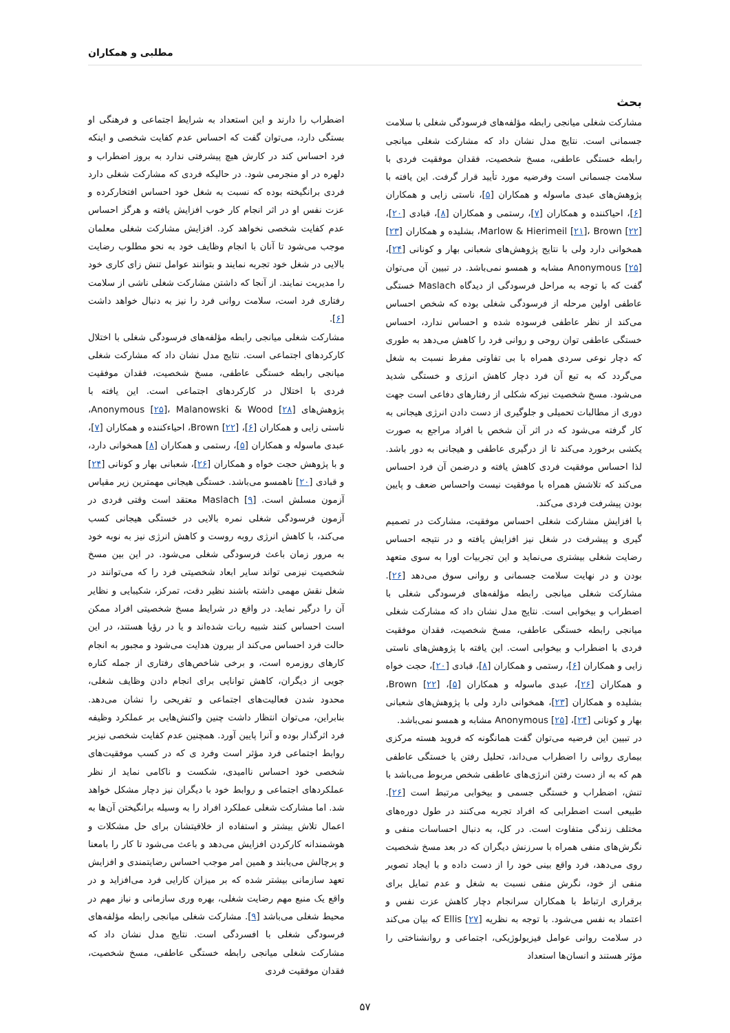مطلبی و همکاران
بحث
مشارکت شغلی میانجی رابطه مؤلفه‌های فرسودگی شغلی با سلامت جسمانی است. نتایج مدل نشان داد که مشارکت شغلی میانجی رابطه خستگی عاطفی، مسخ شخصیت، فقدان موفقیت فردی با سلامت جسمانی است وفرضیه مورد تأیید قرار گرفت. این یافته با پژوهش‌های عبدی ماسوله و همکاران [۵]، ناستی زایی و همکاران [۶]، احیاکننده و همکاران [۷]، رستمی و همکاران [۸]، قبادی [۲۰]، Marlow & Hierimeil [۲۱]، Brown [۲۲]، بشلیده و همکاران [۲۳] همخوانی دارد ولی با نتایج پژوهش‌های شعبانی بهار و کونانی [۲۴]، Anonymous [۲۵] مشابه و همسو نمی‌باشد. در تبیین آن می‌توان گفت که با توجه به مراحل فرسودگی از دیدگاه Maslach خستگی عاطفی اولین مرحله از فرسودگی شغلی بوده که شخص احساس می‌کند از نظر عاطفی فرسوده شده و احساس ندارد، احساس خستگی عاطفی توان روحی و روانی فرد را کاهش می‌دهد به طوری که دچار نوعی سردی همراه با بی تفاوتی مفرط نسبت به شغل می‌گردد که به تبع آن فرد دچار کاهش انرژی و خستگی شدید می‌شود. مسخ شخصیت نیزکه شکلی از رفتارهای دفاعی است جهت دوری از مطالبات تحمیلی و جلوگیری از دست دادن انرژی هیجانی به کار گرفته می‌شود که در اثر آن شخص با افراد مراجع به صورت یکشی برخورد می‌کند تا از درگیری عاطفی و هیجانی به دور باشد. لذا احساس موفقیت فردی کاهش یافته و درضمن آن فرد احساس می‌کند که تلاشش همراه با موفقیت نیست واحساس ضعف و پایین بودن پیشرفت فردی می‌کند.
با افزایش مشارکت شغلی احساس موفقیت، مشارکت در تصمیم گیری و پیشرفت در شغل نیز افزایش یافته و در نتیجه احساس رضایت شغلی بیشتری می‌نماید و این تجربیات اورا به سوی متعهد بودن و در نهایت سلامت جسمانی و روانی سوق می‌دهد [۲۶]. مشارکت شغلی میانجی رابطه مؤلفه‌های فرسودگی شغلی با اضطراب و بیخوابی است. نتایج مدل نشان داد که مشارکت شغلی میانجی رابطه خستگی عاطفی، مسخ شخصیت، فقدان موفقیت فردی با اضطراب و بیخوابی است. این یافته با پژوهش‌های ناستی زایی و همکاران [۶]، رستمی و همکاران [۸]، قبادی [۲۰]، حجت خواه و همکاران [۲۶]، عبدی ماسوله و همکاران [۵]، Brown [۲۲]، بشلیده و همکاران [۲۳]، همخوانی دارد ولی با پژوهش‌های شعبانی بهار و کونانی [۲۴]، Anonymous [۲۵] مشابه و همسو نمی‌باشد.
در تبیین این فرضیه می‌توان گفت همانگونه که فروید هسته مرکزی بیماری روانی را اضطراب می‌داند، تحلیل رفتن یا خستگی عاطفی هم که به از دست رفتن انرژی‌های عاطفی شخص مربوط می‌باشد با تنش، اضطراب و خستگی جسمی و بیخوابی مرتبط است [۲۶]. طبیعی است اضطرابی که افراد تجربه می‌کنند در طول دوره‌های مختلف زندگی متفاوت است. در کل، به دنبال احساسات منفی و نگرش‌های منفی همراه با سرزنش دیگران که در بعد مسخ شخصیت روی می‌دهد، فرد واقع بینی خود را از دست داده و با ایجاد تصویر منفی از خود، نگرش منفی نسبت به شغل و عدم تمایل برای برقراری ارتباط با همکاران سرانجام دچار کاهش عزت نفس و اعتماد به نفس می‌شود. با توجه به نظریه Ellis [۲۷] که بیان می‌کند در سلامت روانی عوامل فیزیولوژیکی، اجتماعی و روانشناختی را مؤثر هستند و انسان‌ها استعداد
اضطراب را دارند و این استعداد به شرایط اجتماعی و فرهنگی او بستگی دارد، می‌توان گفت که احساس عدم کفایت شخصی و اینکه فرد احساس کند در کارش هیچ پیشرفتی ندارد به بروز اضطراب و دلهره در او منجرمی شود. در حالیکه فردی که مشارکت شغلی دارد فردی برانگیخته بوده که نسبت به شغل خود احساس افتخارکرده و عزت نفس او در اثر انجام کار خوب افزایش یافته و هرگز احساس عدم کفایت شخصی نخواهد کرد. افزایش مشارکت شغلی معلمان موجب می‌شود تا آنان با انجام وظایف خود به نحو مطلوب رضایت بالایی در شغل خود تجربه نمایند و بتوانند عوامل تنش زای کاری خود را مدیریت نمایند. از آنجا که داشتن مشارکت شغلی ناشی از سلامت رفتاری فرد است، سلامت روانی فرد را نیز به دنبال خواهد داشت [۶].
مشارکت شغلی میانجی رابطه مؤلفه‌های فرسودگی شغلی با اختلال کارکردهای اجتماعی است. نتایج مدل نشان داد که مشارکت شغلی میانجی رابطه خستگی عاطفی، مسخ شخصیت، فقدان موفقیت فردی با اختلال در کارکردهای اجتماعی است. این یافته با پژوهش‌های Anonymous [۲۵]، Malanowski & Wood [۲۸]، ناستی زایی و همکاران [۶]، Brown [۲۲]، احیاءکننده و همکاران [۷]، عبدی ماسوله و همکاران [۵]، رستمی و همکاران [۸] همخوانی دارد، و با پژوهش حجت خواه و همکاران [۲۶]، شعبانی بهار و کونانی [۲۴] و قبادی [۲۰] ناهمسو می‌باشد. خستگی هیجانی مهمترین زیر مقیاس آزمون مسلش است. Maslach [۹] معتقد است وقتی فردی در آزمون فرسودگی شغلی نمره بالایی در خستگی هیجانی کسب می‌کند، با کاهش انرژی روبه روست و کاهش انرژی نیز به نوبه خود به مرور زمان باعث فرسودگی شغلی می‌شود. در این بین مسخ شخصیت نیزمی تواند سایر ابعاد شخصیتی فرد را که می‌توانند در شغل نقش مهمی داشته باشند نظیر دقت، تمرکز، شکیبایی و نظایر آن را درگیر نماید. در واقع در شرایط مسخ شخصیتی افراد ممکن است احساس کنند شبیه ربات شده‌اند و یا در رؤیا هستند، در این حالت فرد احساس می‌کند از بیرون هدایت می‌شود و مجبور به انجام کارهای روزمره است، و برخی شاخص‌های رفتاری از جمله کناره جویی از دیگران، کاهش توانایی برای انجام دادن وظایف شغلی، محدود شدن فعالیت‌های اجتماعی و تفریحی را نشان می‌دهد. بنابراین، می‌توان انتظار داشت چنین واکنش‌هایی بر عملکرد وظیفه فرد اثرگذار بوده و آنرا پایین آورد. همچنین عدم کفایت شخصی نیزبر روابط اجتماعی فرد مؤثر است وفرد ی که در کسب موفقیت‌های شخصی خود احساس ناامیدی، شکست و ناکامی نماید از نظر عملکردهای اجتماعی و روابط خود با دیگران نیز دچار مشکل خواهد شد. اما مشارکت شغلی عملکرد افراد را به وسیله برانگیختن آن‌ها به اعمال تلاش بیشتر و استفاده از خلاقیتشان برای حل مشکلات و هوشمندانه کارکردن افزایش می‌دهد و باعث می‌شود تا کار را بامعنا و پرچالش می‌یابند و همین امر موجب احساس رضایتمندی و افزایش تعهد سازمانی بیشتر شده که بر میزان کارایی فرد می‌افزاید و در واقع یک منبع مهم رضایت شغلی، بهره وری سازمانی و نیاز مهم در محیط شغلی می‌باشد [۹]. مشارکت شغلی میانجی رابطه مؤلفه‌های فرسودگی شغلی با افسردگی است. نتایج مدل نشان داد که مشارکت شغلی میانجی رابطه خستگی عاطفی، مسخ شخصیت، فقدان موفقیت فردی
۵۷